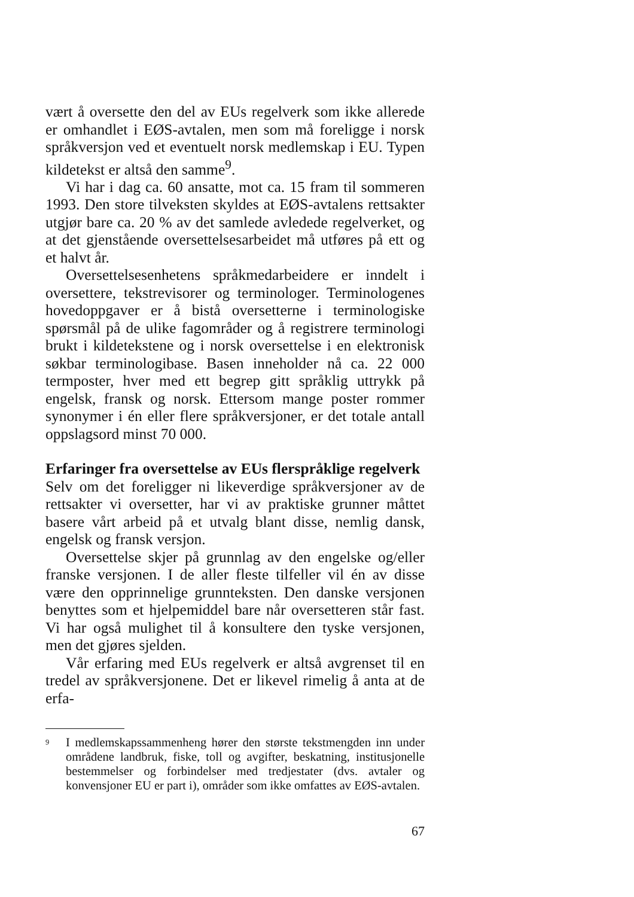vært å oversette den del av EUs regelverk som ikke allerede er omhandlet i EØS-avtalen, men som må foreligge i norsk språkversjon ved et eventuelt norsk medlemskap i EU. Typen kildetekst er altså den samme<sup>9</sup>.
Vi har i dag ca. 60 ansatte, mot ca. 15 fram til sommeren 1993. Den store tilveksten skyldes at EØS-avtalens rettsakter utgjør bare ca. 20 % av det samlede avledede regelverket, og at det gjenstående oversettelsesarbeidet må utføres på ett og et halvt år.
Oversettelsesenhetens språkmedarbeidere er inndelt i oversettere, tekstrevisorer og terminologer. Terminologenes hovedoppgaver er å bistå oversetterne i terminologiske spørsmål på de ulike fagområder og å registrere terminologi brukt i kildetekstene og i norsk oversettelse i en elektronisk søkbar terminologibase. Basen inneholder nå ca. 22 000 termposter, hver med ett begrep gitt språklig uttrykk på engelsk, fransk og norsk. Ettersom mange poster rommer synonymer i én eller flere språkversjoner, er det totale antall oppslagsord minst 70 000.
Erfaringer fra oversettelse av EUs flerspråklige regelverk
Selv om det foreligger ni likeverdige språkversjoner av de rettsakter vi oversetter, har vi av praktiske grunner måttet basere vårt arbeid på et utvalg blant disse, nemlig dansk, engelsk og fransk versjon.
Oversettelse skjer på grunnlag av den engelske og/eller franske versjonen. I de aller fleste tilfeller vil én av disse være den opprinnelige grunnteksten. Den danske versjonen benyttes som et hjelpemiddel bare når oversetteren står fast. Vi har også mulighet til å konsultere den tyske versjonen, men det gjøres sjelden.
Vår erfaring med EUs regelverk er altså avgrenset til en tredel av språkversjonene. Det er likevel rimelig å anta at de erfa-
<sup>9</sup> I medlemskapssammenheng hører den største tekstmengden inn under områdene landbruk, fiske, toll og avgifter, beskatning, institusjonelle bestemmelser og forbindelser med tredjestater (dvs. avtaler og konvensjoner EU er part i), områder som ikke omfattes av EØS-avtalen.
67